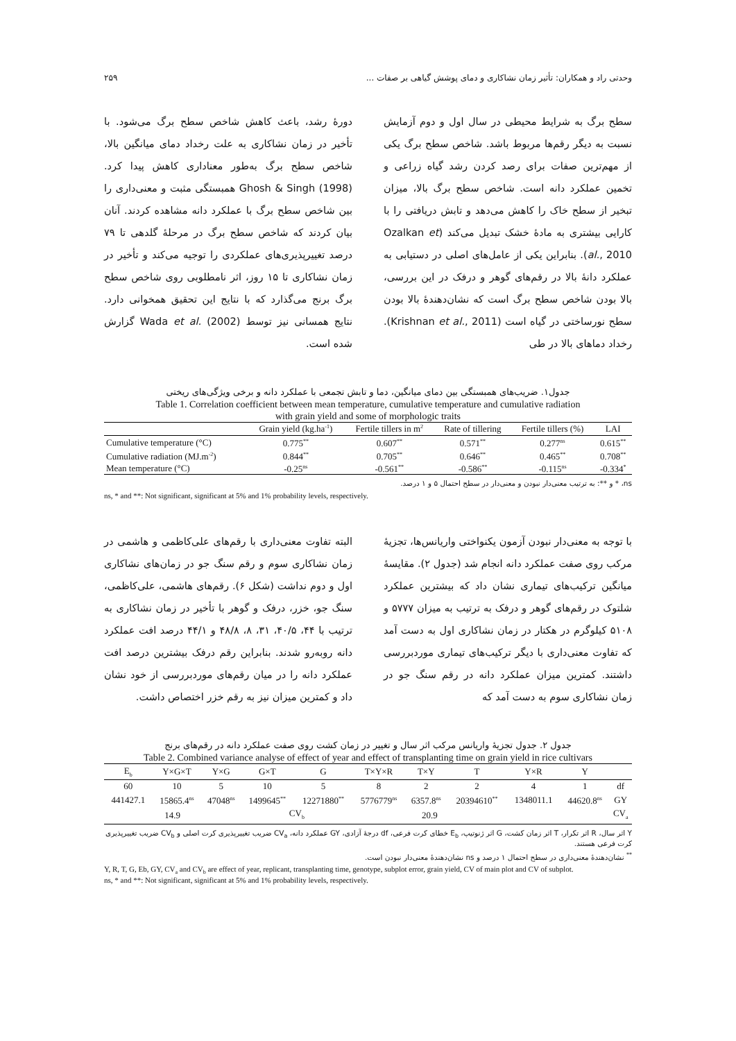وحدتی راد و همکاران: تأثیر زمان نشاکاری و دمای پوشش گیاهی بر صفات ... ۲۵۹
سطح برگ به شرایط محیطی در سال اول و دوم آزمایش نسبت به دیگر رقم‌ها مربوط باشد. شاخص سطح برگ یکی از مهم‌ترین صفات برای رصد کردن رشد گیاه زراعی و تخمین عملکرد دانه است. شاخص سطح برگ بالا، میزان تبخیر از سطح خاک را کاهش می‌دهد و تابش دریافتی را با کارایی بیشتری به مادۀ خشک تبدیل می‌کند (Ozalkan et al., 2010). بنابراین یکی از عامل‌های اصلی در دستیابی به عملکرد دانۀ بالا در رقم‌های گوهر و درفک در این بررسی، بالا بودن شاخص سطح برگ است که نشان‌دهندۀ بالا بودن سطح نورساختی در گیاه است (Krishnan et al., 2011). رخداد دماهای بالا در طی
دورۀ رشد، باعث کاهش شاخص سطح برگ می‌شود. با تأخیر در زمان نشاکاری به علت رخداد دمای میانگین بالا، شاخص سطح برگ به‌طور معناداری کاهش پیدا کرد. Ghosh & Singh (1998) همبستگی مثبت و معنی‌داری را بین شاخص سطح برگ با عملکرد دانه مشاهده کردند. آنان بیان کردند که شاخص سطح برگ در مرحلۀ گلدهی تا ۷۹ درصد تغییرپذیری‌های عملکردی را توجیه می‌کند و تأخیر در زمان نشاکاری تا ۱۵ روز، اثر نامطلوبی روی شاخص سطح برگ برنج می‌گذارد که با نتایج این تحقیق همخوانی دارد. نتایج همسانی نیز توسط Wada et al. (2002) گزارش شده است.
جدول۱. ضریب‌های همبستگی بین دمای میانگین، دما و تابش تجمعی با عملکرد دانه و برخی ویژگی‌های ریختی
Table 1. Correlation coefficient between mean temperature, cumulative temperature and cumulative radiation
with grain yield and some of morphologic traits
| | Grain yield (kg.ha<sup>-1</sup>) | Fertile tillers in m<sup>2</sup> | Rate of tillering | Fertile tillers (%) | LAI |
| --- | --- | --- | --- | --- | --- |
| Cumulative temperature (°C) | 0.775<sup>**</sup> | 0.607<sup>**</sup> | 0.571<sup>**</sup> | 0.277<sup>ns</sup> | 0.615<sup>**</sup> |
| Cumulative radiation (MJ.m<sup>-2</sup>) | 0.844<sup>**</sup> | 0.705<sup>**</sup> | 0.646<sup>**</sup> | 0.465<sup>**</sup> | 0.708<sup>**</sup> |
| Mean temperature (°C) | -0.25<sup>ns</sup> | -0.561<sup>**</sup> | -0.586<sup>**</sup> | -0.115<sup>ns</sup> | -0.334<sup>*</sup> |
ns، * و **: به ترتیب معنی‌دار نبودن و معنی‌دار در سطح احتمال ۵ و ۱ درصد.
ns, * and **: Not significant, significant at 5% and 1% probability levels, respectively.
با توجه به معنی‌دار نبودن آزمون یکنواختی واریانس‌ها، تجزیۀ مرکب روی صفت عملکرد دانه انجام شد (جدول ۲). مقایسۀ میانگین ترکیب‌های تیماری نشان داد که بیشترین عملکرد شلتوک در رقم‌های گوهر و درفک به ترتیب به میزان ۵۷۷۷ و ۵۱۰۸ کیلوگرم در هکتار در زمان نشاکاری اول به دست آمد که تفاوت معنی‌داری با دیگر ترکیب‌های تیماری موردبررسی داشتند. کمترین میزان عملکرد دانه در رقم سنگ جو در زمان نشاکاری سوم به دست آمد که
البته تفاوت معنی‌داری با رقم‌های علی‌کاظمی و هاشمی در زمان نشاکاری سوم و رقم سنگ جو در زمان‌های نشاکاری اول و دوم نداشت (شکل ۶). رقم‌های هاشمی، علی‌کاظمی، سنگ جو، خزر، درفک و گوهر با تأخیر در زمان نشاکاری به ترتیب با ۴۴، ۴۰/۵، ۳۱، ۸، ۴۸/۸ و ۴۴/۱ درصد افت عملکرد دانه روبه‌رو شدند. بنابراین رقم درفک بیشترین درصد افت عملکرد دانه را در میان رقم‌های موردبررسی از خود نشان داد و کمترین میزان نیز به رقم خزر اختصاص داشت.
جدول ۲. جدول تجزیۀ واریانس مرکب اثر سال و تغییر در زمان کشت روی صفت عملکرد دانه در رقم‌های برنج
Table 2. Combined variance analyse of effect of year and effect of transplanting time on grain yield in rice cultivars
| E<sub>b</sub> | Y×G×T | Y×G | G×T | G | T×Y×R | T×Y | T | Y×R | Y | |
| --- | --- | --- | --- | --- | --- | --- | --- | --- | --- | --- |
| 60 | 10 | 5 | 10 | 5 | 8 | 2 | 2 | 4 | 1 | df |
| 441427.1 | 15865.4<sup>ns</sup> | 47048<sup>ns</sup> | 1499645<sup>**</sup> | 12271880<sup>**</sup> | 5776779<sup>ns</sup> | 6357.8<sup>ns</sup> | 20394610<sup>**</sup> | 1348011.1 | 44620.8<sup>ns</sup> | GY |
| 14.9 | | | CV<sub>b</sub> | | 20.9 | | | | | CV<sub>a</sub> |
Y اثر سال، R اثر تکرار، T اثر زمان کشت، G اثر ژنوتیپ، E<sub>b</sub> خطای کرت فرعی، df درجۀ آزادی، GY عملکرد دانه، CV<sub>a</sub> ضریب تغییرپذیری کرت اصلی و CV<sub>b</sub> ضریب تغییرپذیری کرت فرعی هستند.
<sup>**</sup> نشان‌دهندۀ معنی‌داری در سطح احتمال ۱ درصد و ns نشان‌دهندۀ معنی‌دار نبودن است.
Y, R, T, G, Eb, GY, CV<sub>a</sub> and CV<sub>b</sub> are effect of year, replicant, transplanting time, genotype, subplot error, grain yield, CV of main plot and CV of subplot.
ns, * and **: Not significant, significant at 5% and 1% probability levels, respectively.